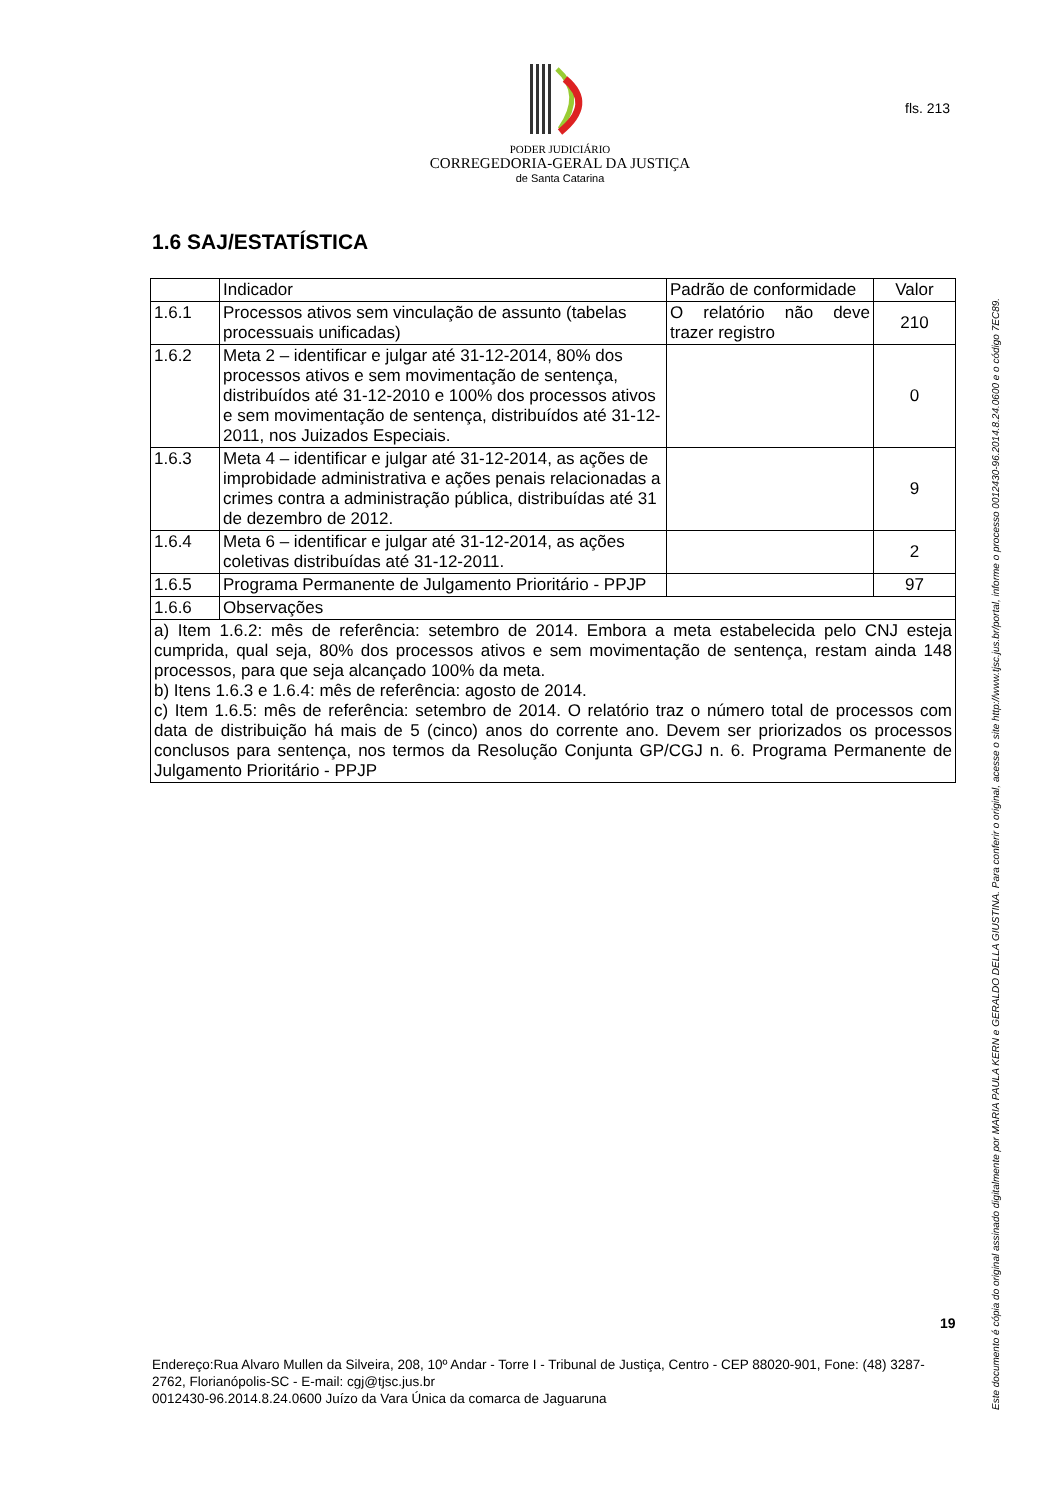PODER JUDICIÁRIO
CORREGEDORIA-GERAL DA JUSTIÇA
de Santa Catarina
fls. 213
1.6 SAJ/ESTATÍSTICA
| | Indicador | Padrão de conformidade | Valor |
| 1.6.1 | Processos ativos sem vinculação de assunto (tabelas processuais unificadas) | O relatório não deve trazer registro | 210 |
| 1.6.2 | Meta 2 – identificar e julgar até 31-12-2014, 80% dos processos ativos e sem movimentação de sentença, distribuídos até 31-12-2010 e 100% dos processos ativos e sem movimentação de sentença, distribuídos até 31-12-2011, nos Juizados Especiais. | | 0 |
| 1.6.3 | Meta 4 – identificar e julgar até 31-12-2014, as ações de improbidade administrativa e ações penais relacionadas a crimes contra a administração pública, distribuídas até 31 de dezembro de 2012. | | 9 |
| 1.6.4 | Meta 6 – identificar e julgar até 31-12-2014, as ações coletivas distribuídas até 31-12-2011. | | 2 |
| 1.6.5 | Programa Permanente de Julgamento Prioritário - PPJP | | 97 |
| 1.6.6 | Observações | | |
| a) Item 1.6.2: mês de referência: setembro de 2014. Embora a meta estabelecida pelo CNJ esteja cumprida, qual seja, 80% dos processos ativos e sem movimentação de sentença, restam ainda 148 processos, para que seja alcançado 100% da meta. b) Itens 1.6.3 e 1.6.4: mês de referência: agosto de 2014. c) Item 1.6.5: mês de referência: setembro de 2014. O relatório traz o número total de processos com data de distribuição há mais de 5 (cinco) anos do corrente ano. Devem ser priorizados os processos conclusos para sentença, nos termos da Resolução Conjunta GP/CGJ n. 6. Programa Permanente de Julgamento Prioritário - PPJP | | | |
Este documento é cópia do original assinado digitalmente por MARIA PAULA KERN e GERALDO DELLA GIUSTINA. Para conferir o original, acesse o site http://www.tjsc.jus.br/portal, informe o processo 0012430-96.2014.8.24.0600 e o código 7EC89.
19
Endereço:Rua Alvaro Mullen da Silveira, 208, 10º Andar - Torre I - Tribunal de Justiça, Centro - CEP 88020-901, Fone: (48) 3287-2762, Florianópolis-SC - E-mail: cgj@tjsc.jus.br
0012430-96.2014.8.24.0600 Juízo da Vara Única da comarca de Jaguaruna